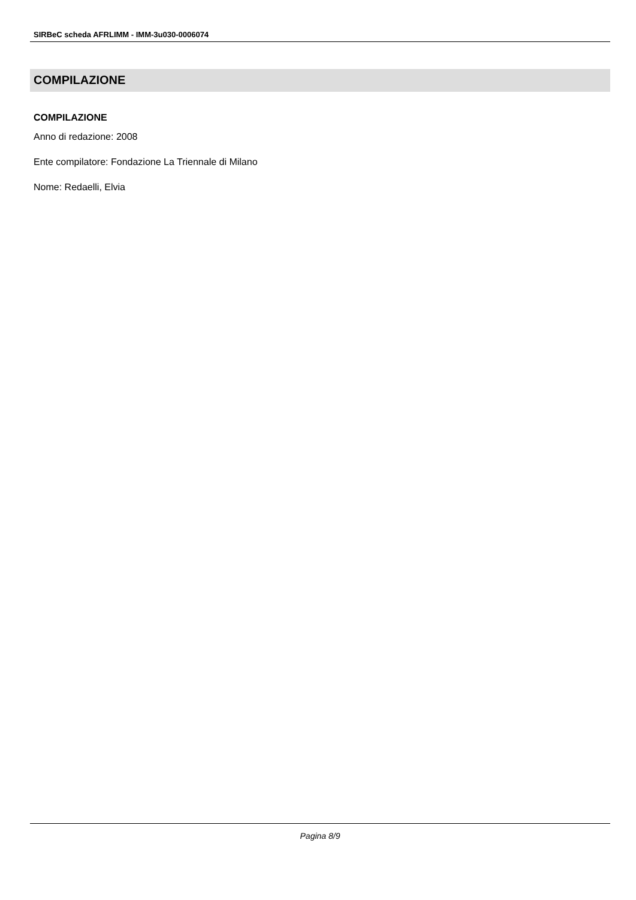SIRBeC scheda AFRLIMM - IMM-3u030-0006074
COMPILAZIONE
COMPILAZIONE
Anno di redazione: 2008
Ente compilatore: Fondazione La Triennale di Milano
Nome: Redaelli, Elvia
Pagina 8/9